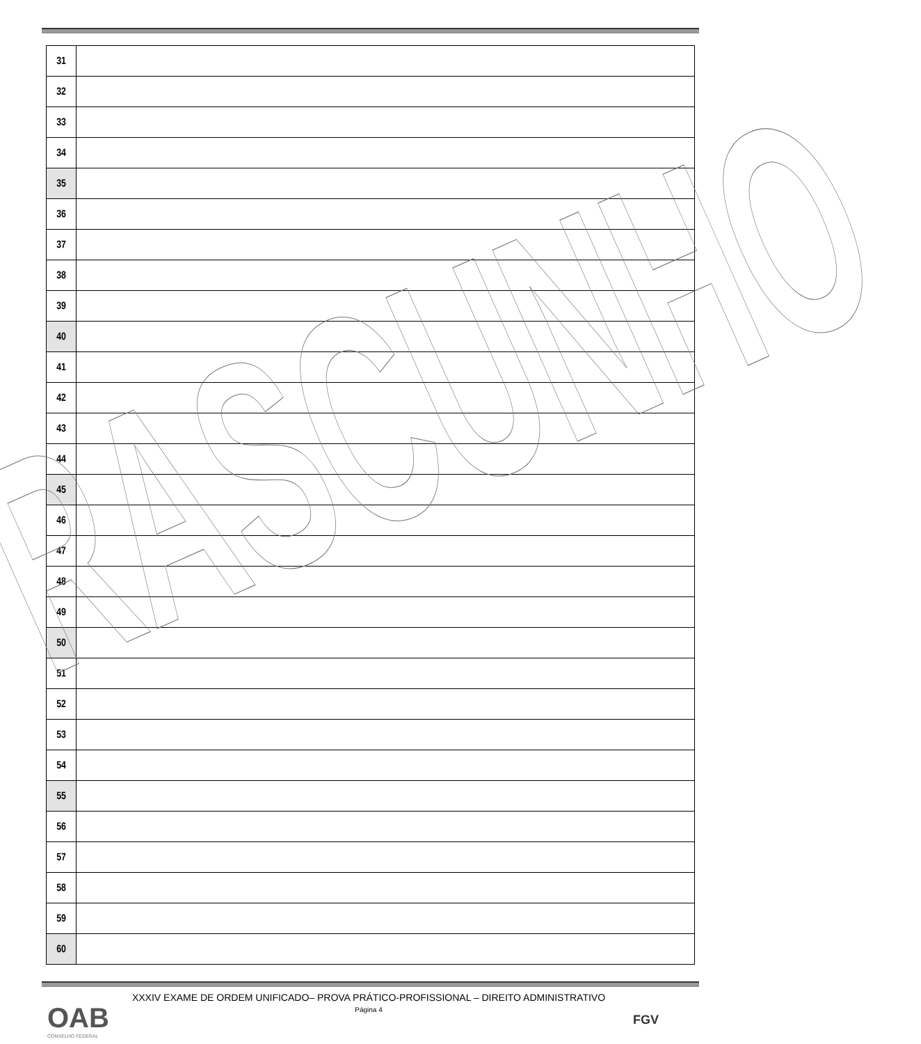| 31 | |
| 32 | |
| 33 | |
| 34 | |
| 35 | |
| 36 | |
| 37 | |
| 38 | |
| 39 | |
| 40 | |
| 41 | |
| 42 | |
| 43 | |
| 44 | |
| 45 | |
| 46 | |
| 47 | |
| 48 | |
| 49 | |
| 50 | |
| 51 | |
| 52 | |
| 53 | |
| 54 | |
| 55 | |
| 56 | |
| 57 | |
| 58 | |
| 59 | |
| 60 | |
RASCUNHO
XXXIV EXAME DE ORDEM UNIFICADO– PROVA PRÁTICO-PROFISSIONAL – DIREITO ADMINISTRATIVO
Página 4
OAB
CONSELHO FEDERAL
FGV